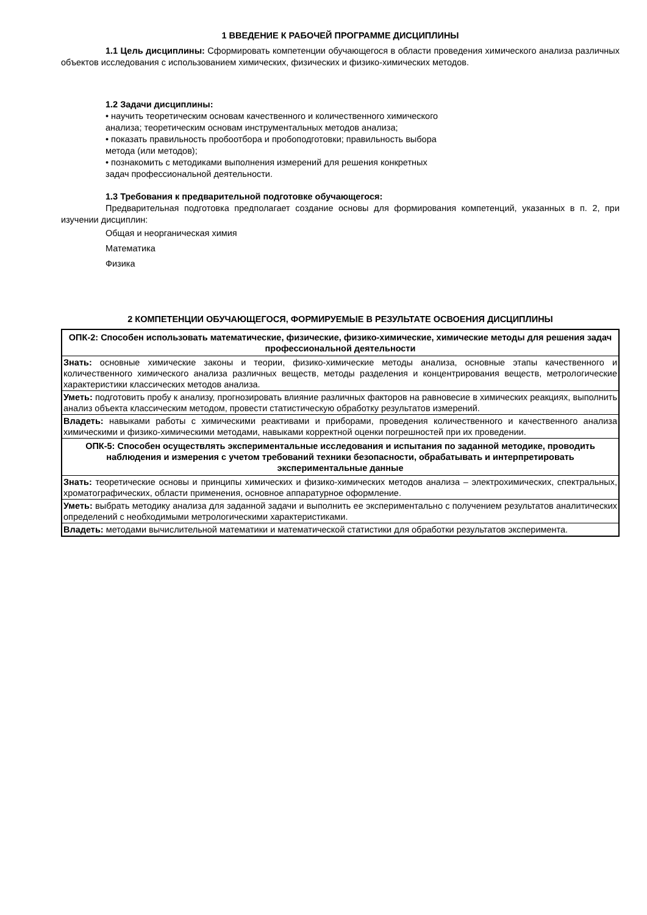1 ВВЕДЕНИЕ К РАБОЧЕЙ ПРОГРАММЕ ДИСЦИПЛИНЫ
1.1 Цель дисциплины: Сформировать компетенции обучающегося в области проведения химического анализа различных объектов исследования с использованием химических, физических и физико-химических методов.
1.2 Задачи дисциплины:
• научить теоретическим основам качественного и количественного химического
анализа; теоретическим основам инструментальных методов анализа;
• показать правильность пробоотбора и пробоподготовки; правильность выбора
метода (или методов);
• познакомить с методиками выполнения измерений для решения конкретных
задач профессиональной деятельности.
1.3 Требования к предварительной подготовке обучающегося:
Предварительная подготовка предполагает создание основы для формирования компетенций, указанных в п. 2, при изучении дисциплин:
Общая и неорганическая химия
Математика
Физика
2 КОМПЕТЕНЦИИ ОБУЧАЮЩЕГОСЯ, ФОРМИРУЕМЫЕ В РЕЗУЛЬТАТЕ ОСВОЕНИЯ ДИСЦИПЛИНЫ
| ОПК-2: Способен использовать математические, физические, физико-химические, химические методы для решения задач профессиональной деятельности |
| Знать: основные химические законы и теории, физико-химические методы анализа, основные этапы качественного и количественного химического анализа различных веществ, методы разделения и концентрирования веществ, метрологические характеристики классических методов анализа. |
| Уметь: подготовить пробу к анализу, прогнозировать влияние различных факторов на равновесие в химических реакциях, выполнить анализ объекта классическим методом, провести статистическую обработку результатов измерений. |
| Владеть: навыками работы с химическими реактивами и приборами, проведения количественного и качественного анализа химическими и физико-химическими методами, навыками корректной оценки погрешностей при их проведении. |
| ОПК-5: Способен осуществлять экспериментальные исследования и испытания по заданной методике, проводить наблюдения и измерения с учетом требований техники безопасности, обрабатывать и интерпретировать экспериментальные данные |
| Знать: теоретические основы и принципы химических и физико-химических методов анализа – электрохимических, спектральных, хроматографических, области применения, основное аппаратурное оформление. |
| Уметь: выбрать методику анализа для заданной задачи и выполнить ее экспериментально с получением результатов аналитических определений с необходимыми метрологическими характеристиками. |
| Владеть: методами вычислительной математики и математической статистики для обработки результатов эксперимента. |